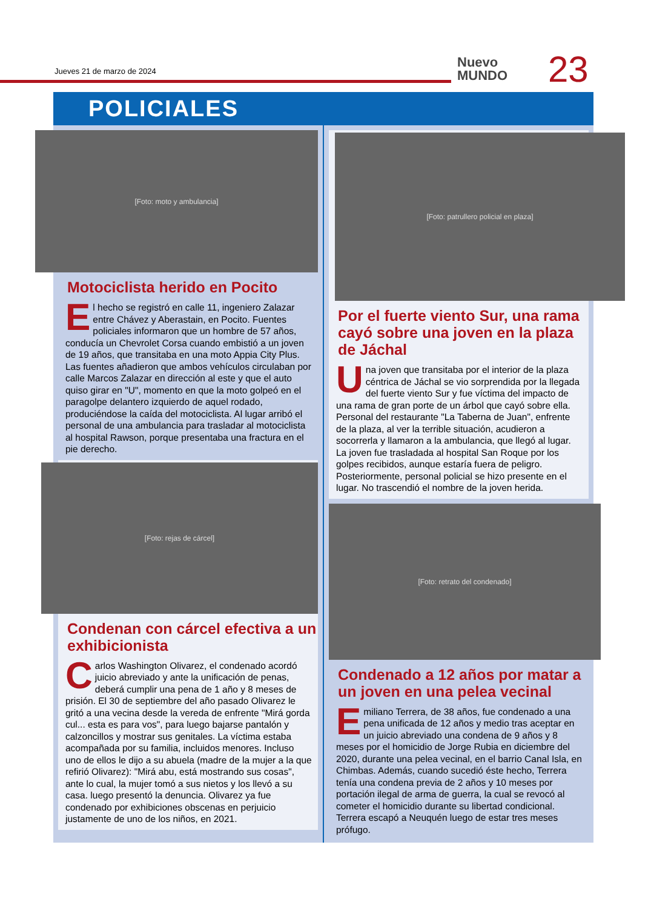Jueves 21 de marzo de 2024
Nuevo
MUNDO
23
POLICIALES
[Foto: moto y ambulancia]
Motociclista herido en Pocito
El hecho se registró en calle 11, ingeniero Zalazar entre Chávez y Aberastain, en Pocito. Fuentes policiales informaron que un hombre de 57 años, conducía un Chevrolet Corsa cuando embistió a un joven de 19 años, que transitaba en una moto Appia City Plus. Las fuentes añadieron que ambos vehículos circulaban por calle Marcos Zalazar en dirección al este y que el auto quiso girar en "U", momento en que la moto golpeó en el paragolpe delantero izquierdo de aquel rodado, produciéndose la caída del motociclista. Al lugar arribó el personal de una ambulancia para trasladar al motociclista al hospital Rawson, porque presentaba una fractura en el pie derecho.
[Foto: rejas de cárcel]
Condenan con cárcel efectiva a un exhibicionista
Carlos Washington Olivarez, el condenado acordó juicio abreviado y ante la unificación de penas, deberá cumplir una pena de 1 año y 8 meses de prisión. El 30 de septiembre del año pasado Olivarez le gritó a una vecina desde la vereda de enfrente "Mirá gorda cul... esta es para vos", para luego bajarse pantalón y calzoncillos y mostrar sus genitales. La víctima estaba acompañada por su familia, incluidos menores. Incluso uno de ellos le dijo a su abuela (madre de la mujer a la que refirió Olivarez): "Mirá abu, está mostrando sus cosas", ante lo cual, la mujer tomó a sus nietos y los llevó a su casa. luego presentó la denuncia. Olivarez ya fue condenado por exhibiciones obscenas en perjuicio justamente de uno de los niños, en 2021.
[Foto: patrullero policial en plaza]
Por el fuerte viento Sur, una rama cayó sobre una joven en la plaza de Jáchal
Una joven que transitaba por el interior de la plaza céntrica de Jáchal se vio sorprendida por la llegada del fuerte viento Sur y fue víctima del impacto de una rama de gran porte de un árbol que cayó sobre ella. Personal del restaurante "La Taberna de Juan", enfrente de la plaza, al ver la terrible situación, acudieron a socorrerla y llamaron a la ambulancia, que llegó al lugar. La joven fue trasladada al hospital San Roque por los golpes recibidos, aunque estaría fuera de peligro. Posteriormente, personal policial se hizo presente en el lugar. No trascendió el nombre de la joven herida.
[Foto: retrato del condenado]
Condenado a 12 años por matar a un joven en una pelea vecinal
Emiliano Terrera, de 38 años, fue condenado a una pena unificada de 12 años y medio tras aceptar en un juicio abreviado una condena de 9 años y 8 meses por el homicidio de Jorge Rubia en diciembre del 2020, durante una pelea vecinal, en el barrio Canal Isla, en Chimbas. Además, cuando sucedió éste hecho, Terrera tenía una condena previa de 2 años y 10 meses por portación ilegal de arma de guerra, la cual se revocó al cometer el homicidio durante su libertad condicional. Terrera escapó a Neuquén luego de estar tres meses prófugo.